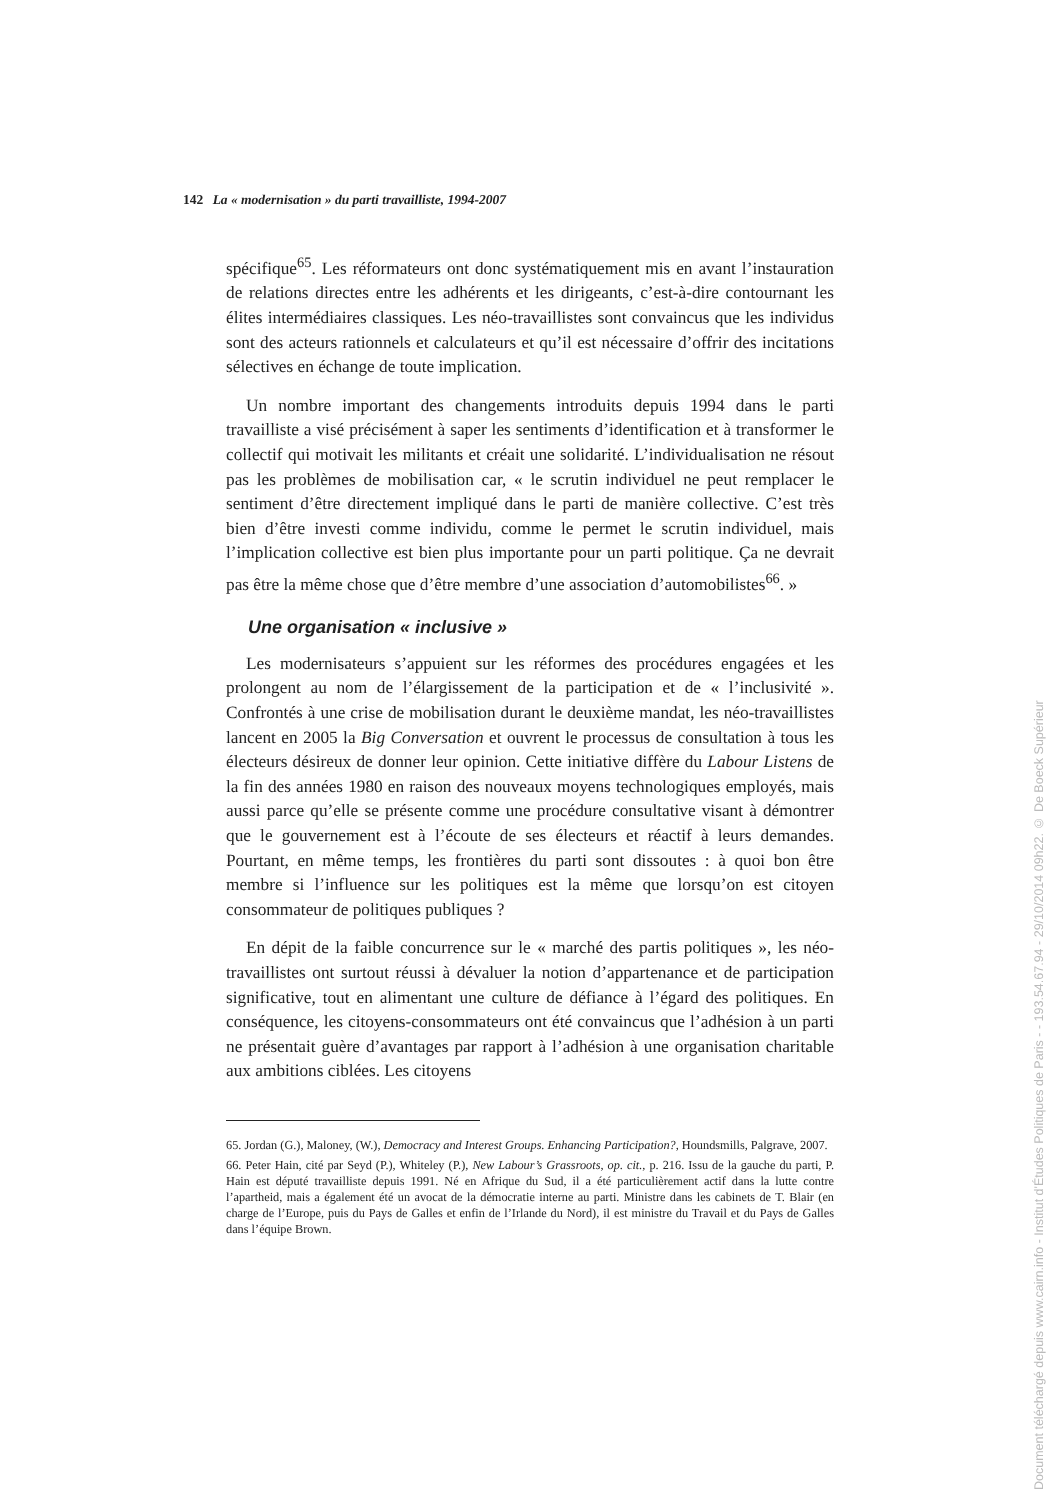142 La « modernisation » du parti travailliste, 1994-2007
spécifique<sup>65</sup>. Les réformateurs ont donc systématiquement mis en avant l’instauration de relations directes entre les adhérents et les dirigeants, c’est-à-dire contournant les élites intermédiaires classiques. Les néo-travaillistes sont convaincus que les individus sont des acteurs rationnels et calculateurs et qu’il est nécessaire d’offrir des incitations sélectives en échange de toute implication.
Un nombre important des changements introduits depuis 1994 dans le parti travailliste a visé précisément à saper les sentiments d’identification et à transformer le collectif qui motivait les militants et créait une solidarité. L’individualisation ne résout pas les problèmes de mobilisation car, « le scrutin individuel ne peut remplacer le sentiment d’être directement impliqué dans le parti de manière collective. C’est très bien d’être investi comme individu, comme le permet le scrutin individuel, mais l’implication collective est bien plus importante pour un parti politique. Ça ne devrait pas être la même chose que d’être membre d’une association d’automobilistes<sup>66</sup>. »
Une organisation « inclusive »
Les modernisateurs s’appuient sur les réformes des procédures engagées et les prolongent au nom de l’élargissement de la participation et de « l’inclusivité ». Confrontés à une crise de mobilisation durant le deuxième mandat, les néo-travaillistes lancent en 2005 la Big Conversation et ouvrent le processus de consultation à tous les électeurs désireux de donner leur opinion. Cette initiative diffère du Labour Listens de la fin des années 1980 en raison des nouveaux moyens technologiques employés, mais aussi parce qu’elle se présente comme une procédure consultative visant à démontrer que le gouvernement est à l’écoute de ses électeurs et réactif à leurs demandes. Pourtant, en même temps, les frontières du parti sont dissoutes : à quoi bon être membre si l’influence sur les politiques est la même que lorsqu’on est citoyen consommateur de politiques publiques ?
En dépit de la faible concurrence sur le « marché des partis politiques », les néo-travaillistes ont surtout réussi à dévaluer la notion d’appartenance et de participation significative, tout en alimentant une culture de défiance à l’égard des politiques. En conséquence, les citoyens-consommateurs ont été convaincus que l’adhésion à un parti ne présentait guère d’avantages par rapport à l’adhésion à une organisation charitable aux ambitions ciblées. Les citoyens
65. Jordan (G.), Maloney, (W.), Democracy and Interest Groups. Enhancing Participation?, Houndsmills, Palgrave, 2007.
66. Peter Hain, cité par Seyd (P.), Whiteley (P.), New Labour’s Grassroots, op. cit., p. 216. Issu de la gauche du parti, P. Hain est député travailliste depuis 1991. Né en Afrique du Sud, il a été particulièrement actif dans la lutte contre l’apartheid, mais a également été un avocat de la démocratie interne au parti. Ministre dans les cabinets de T. Blair (en charge de l’Europe, puis du Pays de Galles et enfin de l’Irlande du Nord), il est ministre du Travail et du Pays de Galles dans l’équipe Brown.
Document téléchargé depuis www.cairn.info - Institut d'Études Politiques de Paris - - 193.54.67.94 - 29/10/2014 09h22. © De Boeck Supérieur